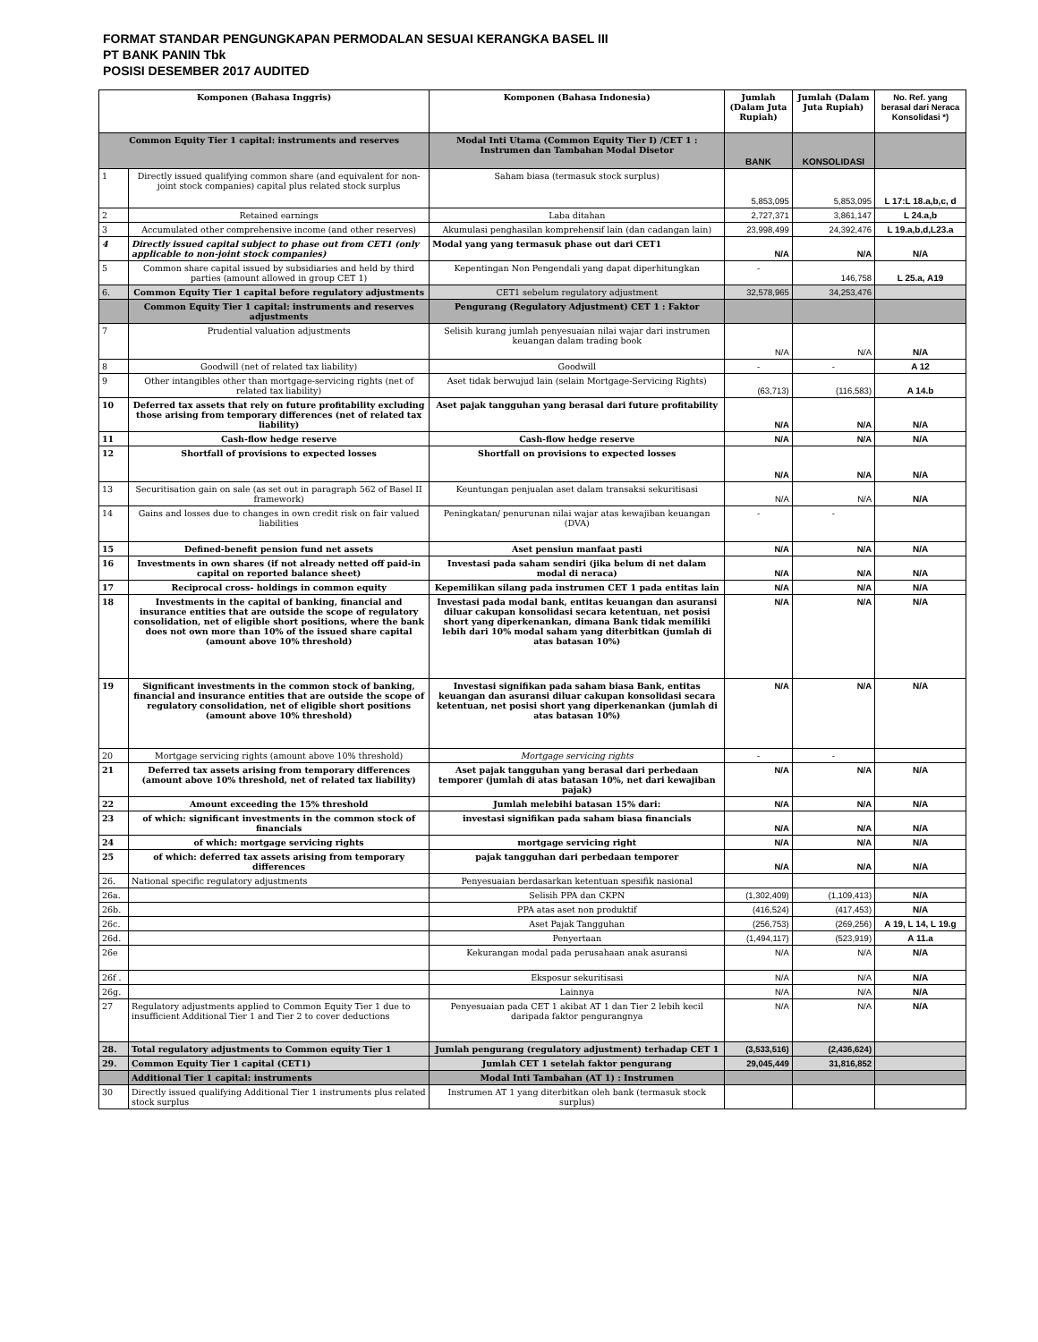FORMAT STANDAR PENGUNGKAPAN PERMODALAN SESUAI KERANGKA BASEL III
PT BANK PANIN Tbk
POSISI DESEMBER 2017 AUDITED
| Komponen (Bahasa Inggris) | | Komponen (Bahasa Indonesia) | Jumlah (Dalam Juta Rupiah) | Jumlah (Dalam Juta Rupiah) | No. Ref. yang berasal dari Neraca Konsolidasi *) |
| --- | --- | --- | --- | --- | --- |
| Common Equity Tier 1 capital: instruments and reserves | | Modal Inti Utama (Common Equity Tier I) /CET 1 : Instrumen dan Tambahan Modal Disetor | BANK | KONSOLIDASI | |
| 1 | Directly issued qualifying common share (and equivalent for non-joint stock companies) capital plus related stock surplus | Saham biasa (termasuk stock surplus) | 5,853,095 | 5,853,095 | L 17:L 18.a,b,c, d |
| 2 | Retained earnings | Laba ditahan | 2,727,371 | 3,861,147 | L 24.a,b |
| 3 | Accumulated other comprehensive income (and other reserves) | Akumulasi penghasilan komprehensif lain (dan cadangan lain) | 23,998,499 | 24,392,476 | L 19.a,b,d,L23.a |
| 4 | Directly issued capital subject to phase out from CET1 (only applicable to non-joint stock companies) | Modal yang yang termasuk phase out dari CET1 | N/A | N/A | N/A |
| 5 | Common share capital issued by subsidiaries and held by third parties (amount allowed in group CET 1) | Kepentingan Non Pengendali yang dapat diperhitungkan | - | 146,758 | L 25.a, A19 |
| 6. | Common Equity Tier 1 capital before regulatory adjustments | CET1 sebelum regulatory adjustment | 32,578,965 | 34,253,476 | |
| | Common Equity Tier 1 capital: instruments and reserves adjustments | Pengurang (Regulatory Adjustment) CET 1 : Faktor | | | |
| 7 | Prudential valuation adjustments | Selisih kurang jumlah penyesuaian nilai wajar dari instrumen keuangan dalam trading book | N/A | N/A | N/A |
| 8 | Goodwill (net of related tax liability) | Goodwill | - | - | A 12 |
| 9 | Other intangibles other than mortgage-servicing rights (net of related tax liability) | Aset tidak berwujud lain (selain Mortgage-Servicing Rights) | (63,713) | (116,583) | A 14.b |
| 10 | Deferred tax assets that rely on future profitability excluding those arising from temporary differences (net of related tax liability) | Aset pajak tangguhan yang berasal dari future profitability | N/A | N/A | N/A |
| 11 | Cash-flow hedge reserve | Cash-flow hedge reserve | N/A | N/A | N/A |
| 12 | Shortfall of provisions to expected losses | Shortfall on provisions to expected losses | N/A | N/A | N/A |
| 13 | Securitisation gain on sale (as set out in paragraph 562 of Basel II framework) | Keuntungan penjualan aset dalam transaksi sekuritisasi | N/A | N/A | N/A |
| 14 | Gains and losses due to changes in own credit risk on fair valued liabilities | Peningkatan/ penurunan nilai wajar atas kewajiban keuangan (DVA) | - | - | |
| 15 | Defined-benefit pension fund net assets | Aset pensiun manfaat pasti | N/A | N/A | N/A |
| 16 | Investments in own shares (if not already netted off paid-in capital on reported balance sheet) | Investasi pada saham sendiri (jika belum di net dalam modal di neraca) | N/A | N/A | N/A |
| 17 | Reciprocal cross- holdings in common equity | Kepemilikan silang pada instrumen CET 1 pada entitas lain | N/A | N/A | N/A |
| 18 | Investments in the capital of banking, financial and insurance entities that are outside the scope of regulatory consolidation, net of eligible short positions, where the bank does not own more than 10% of the issued share capital (amount above 10% threshold) | Investasi pada modal bank, entitas keuangan dan asuransi diluar cakupan konsolidasi secara ketentuan, net posisi short yang diperkenankan, dimana Bank tidak memiliki lebih dari 10% modal saham yang diterbitkan (jumlah di atas batasan 10%) | N/A | N/A | N/A |
| 19 | Significant investments in the common stock of banking, financial and insurance entities that are outside the scope of regulatory consolidation, net of eligible short positions (amount above 10% threshold) | Investasi signifikan pada saham biasa Bank, entitas keuangan dan asuransi diluar cakupan konsolidasi secara ketentuan, net posisi short yang diperkenankan (jumlah di atas batasan 10%) | N/A | N/A | N/A |
| 20 | Mortgage servicing rights (amount above 10% threshold) | Mortgage servicing rights | - | - | |
| 21 | Deferred tax assets arising from temporary differences (amount above 10% threshold, net of related tax liability) | Aset pajak tangguhan yang berasal dari perbedaan temporer (jumlah di atas batasan 10%, net dari kewajiban pajak) | N/A | N/A | N/A |
| 22 | Amount exceeding the 15% threshold | Jumlah melebihi batasan 15% dari: | N/A | N/A | N/A |
| 23 | of which: significant investments in the common stock of financials | investasi signifikan pada saham biasa financials | N/A | N/A | N/A |
| 24 | of which: mortgage servicing rights | mortgage servicing right | N/A | N/A | N/A |
| 25 | of which: deferred tax assets arising from temporary differences | pajak tangguhan dari perbedaan temporer | N/A | N/A | N/A |
| 26. | National specific regulatory adjustments | Penyesuaian berdasarkan ketentuan spesifik nasional | | | |
| 26a. | | Selisih PPA dan CKPN | (1,302,409) | (1,109,413) | N/A |
| 26b. | | PPA atas aset non produktif | (416,524) | (417,453) | N/A |
| 26c. | | Aset Pajak Tangguhan | (256,753) | (269,256) | A 19, L 14, L 19.g |
| 26d. | | Penyertaan | (1,494,117) | (523,919) | A 11.a |
| 26e | | Kekurangan modal pada perusahaan anak asuransi | N/A | N/A | N/A |
| 26f . | | Eksposur sekuritisasi | N/A | N/A | N/A |
| 26g. | | Lainnya | N/A | N/A | N/A |
| 27 | Regulatory adjustments applied to Common Equity Tier 1 due to insufficient Additional Tier 1 and Tier 2 to cover deductions | Penyesuaian pada CET 1 akibat AT 1 dan Tier 2 lebih kecil daripada faktor pengurangnya | N/A | N/A | N/A |
| 28. | Total regulatory adjustments to Common equity Tier 1 | Jumlah pengurang (regulatory adjustment) terhadap CET 1 | (3,533,516) | (2,436,624) | |
| 29. | Common Equity Tier 1 capital (CET1) | Jumlah CET 1 setelah faktor pengurang | 29,045,449 | 31,816,852 | |
| | Additional Tier 1 capital: instruments | Modal Inti Tambahan (AT 1) : Instrumen | | | |
| 30 | Directly issued qualifying Additional Tier 1 instruments plus related stock surplus | Instrumen AT 1 yang diterbitkan oleh bank (termasuk stock surplus) | | | |